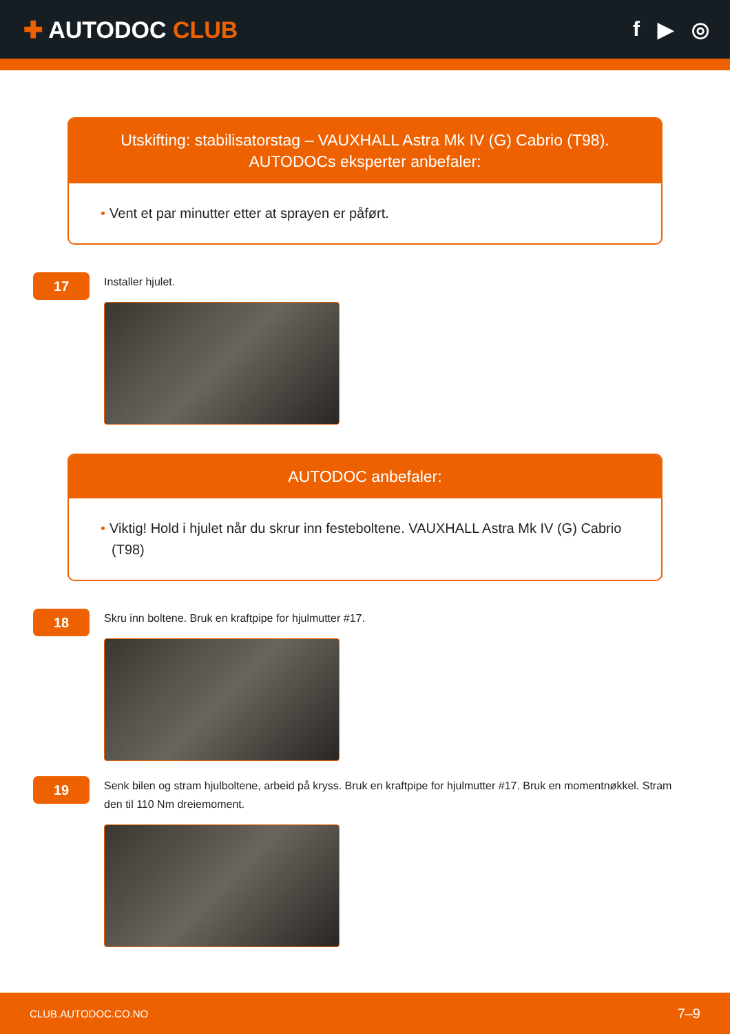✚ AUTODOC CLUB f ▶ ◎
Utskifting: stabilisatorstag – VAUXHALL Astra Mk IV (G) Cabrio (T98).
AUTODOCs eksperter anbefaler:
• Vent et par minutter etter at sprayen er påført.
17
Installer hjulet.
AUTODOC anbefaler:
• Viktig! Hold i hjulet når du skrur inn festeboltene. VAUXHALL Astra Mk IV (G) Cabrio (T98)
18
Skru inn boltene. Bruk en kraftpipe for hjulmutter #17.
19
Senk bilen og stram hjulboltene, arbeid på kryss. Bruk en kraftpipe for hjulmutter #17. Bruk en momentnøkkel. Stram den til 110 Nm dreiemoment.
CLUB.AUTODOC.CO.NO 7–9